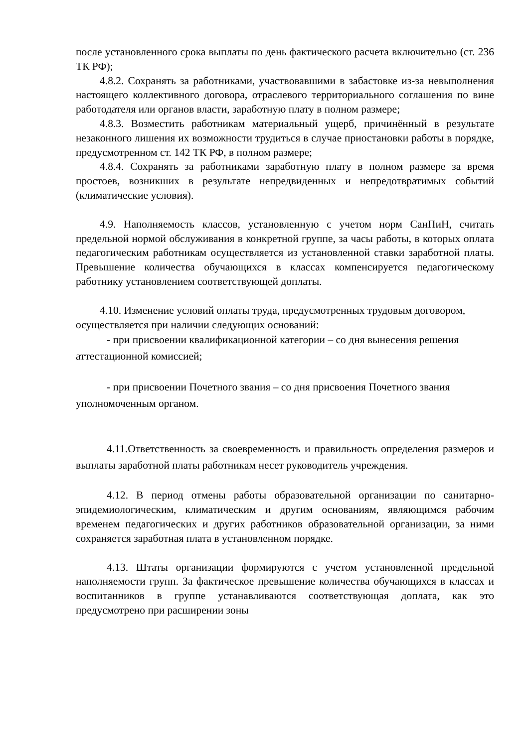после установленного срока выплаты по день фактического расчета включительно (ст. 236 ТК РФ);
4.8.2. Сохранять за работниками, участвовавшими в забастовке из-за невыполнения настоящего коллективного договора, отраслевого территориального соглашения по вине работодателя или органов власти, заработную плату в полном размере;
4.8.3. Возместить работникам материальный ущерб, причинённый в результате незаконного лишения их возможности трудиться в случае приостановки работы в порядке, предусмотренном ст. 142 ТК РФ, в полном размере;
4.8.4. Сохранять за работниками заработную плату в полном размере за время простоев, возникших в результате непредвиденных и непредотвратимых событий (климатические условия).
4.9. Наполняемость классов, установленную с учетом норм СанПиН, считать предельной нормой обслуживания в конкретной группе, за часы работы, в которых оплата педагогическим работникам осуществляется из установленной ставки заработной платы. Превышение количества обучающихся в классах компенсируется педагогическому работнику установлением соответствующей доплаты.
4.10. Изменение условий оплаты труда, предусмотренных трудовым договором, осуществляется при наличии следующих оснований:
- при присвоении квалификационной категории – со дня вынесения решения аттестационной комиссией;
- при присвоении Почетного звания – со дня присвоения Почетного звания уполномоченным органом.
4.11.Ответственность за своевременность и правильность определения размеров и выплаты заработной платы работникам несет руководитель учреждения.
4.12. В период отмены работы образовательной организации по санитарно-эпидемиологическим, климатическим и другим основаниям, являющимся рабочим временем педагогических и других работников образовательной организации, за ними сохраняется заработная плата в установленном порядке.
4.13. Штаты организации формируются с учетом установленной предельной наполняемости групп. За фактическое превышение количества обучающихся в классах и воспитанников в группе устанавливаются соответствующая доплата, как это предусмотрено при расширении зоны